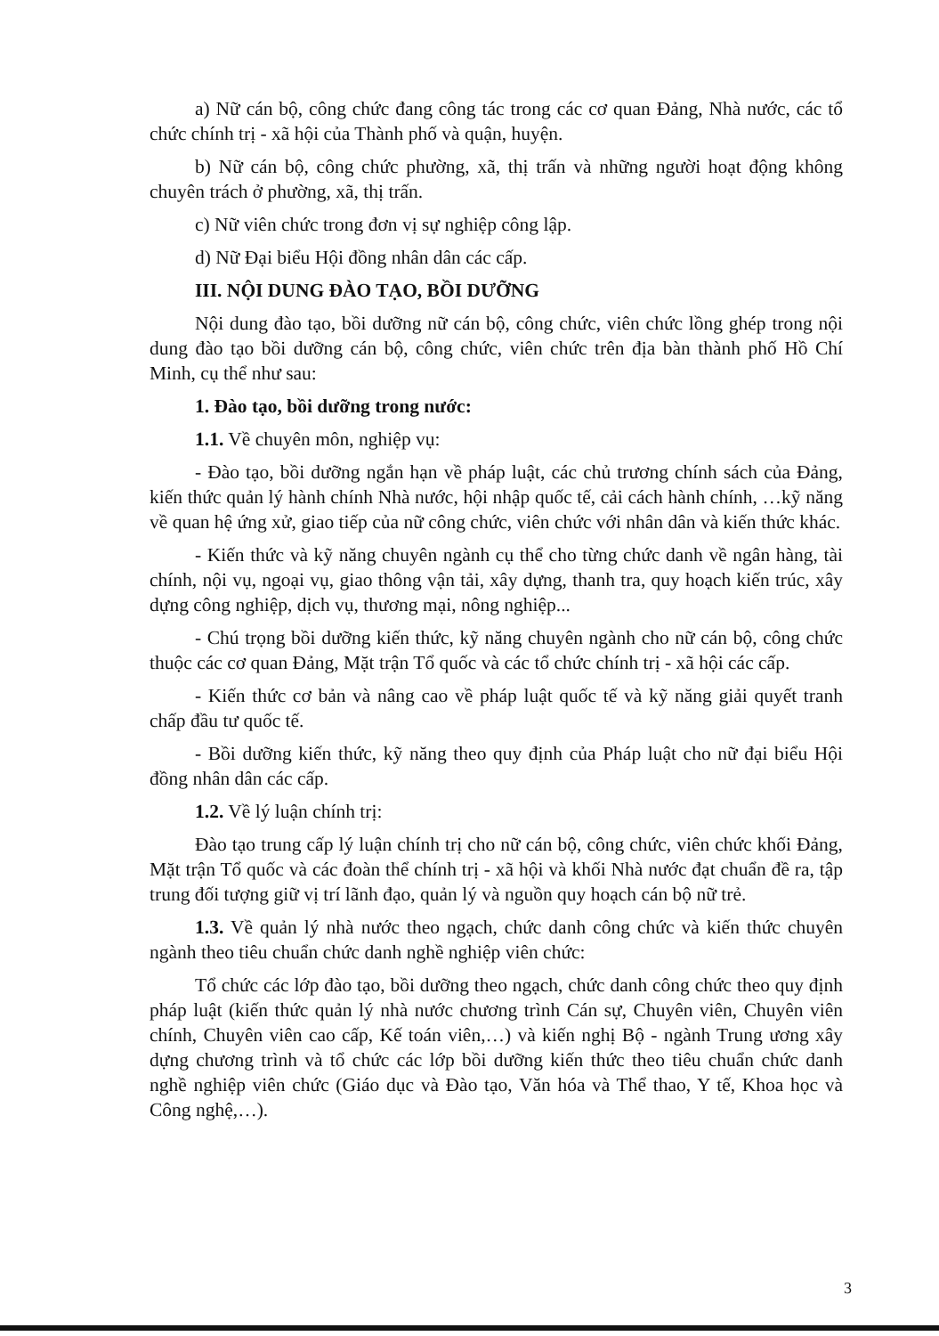a) Nữ cán bộ, công chức đang công tác trong các cơ quan Đảng, Nhà nước, các tổ chức chính trị - xã hội của Thành phố và quận, huyện.
b) Nữ cán bộ, công chức phường, xã, thị trấn và những người hoạt động không chuyên trách ở phường, xã, thị trấn.
c) Nữ viên chức trong đơn vị sự nghiệp công lập.
d) Nữ Đại biểu Hội đồng nhân dân các cấp.
III. NỘI DUNG ĐÀO TẠO, BỒI DƯỠNG
Nội dung đào tạo, bồi dưỡng nữ cán bộ, công chức, viên chức lồng ghép trong nội dung đào tạo bồi dưỡng cán bộ, công chức, viên chức trên địa bàn thành phố Hồ Chí Minh, cụ thể như sau:
1. Đào tạo, bồi dưỡng trong nước:
1.1. Về chuyên môn, nghiệp vụ:
- Đào tạo, bồi dưỡng ngắn hạn về pháp luật, các chủ trương chính sách của Đảng, kiến thức quản lý hành chính Nhà nước, hội nhập quốc tế, cải cách hành chính, …kỹ năng về quan hệ ứng xử, giao tiếp của nữ công chức, viên chức với nhân dân và kiến thức khác.
- Kiến thức và kỹ năng chuyên ngành cụ thể cho từng chức danh về ngân hàng, tài chính, nội vụ, ngoại vụ, giao thông vận tải, xây dựng, thanh tra, quy hoạch kiến trúc, xây dựng công nghiệp, dịch vụ, thương mại, nông nghiệp...
- Chú trọng bồi dưỡng kiến thức, kỹ năng chuyên ngành cho nữ cán bộ, công chức thuộc các cơ quan Đảng, Mặt trận Tổ quốc và các tổ chức chính trị - xã hội các cấp.
- Kiến thức cơ bản và nâng cao về pháp luật quốc tế và kỹ năng giải quyết tranh chấp đầu tư quốc tế.
- Bồi dưỡng kiến thức, kỹ năng theo quy định của Pháp luật cho nữ đại biểu Hội đồng nhân dân các cấp.
1.2. Về lý luận chính trị:
Đào tạo trung cấp lý luận chính trị cho nữ cán bộ, công chức, viên chức khối Đảng, Mặt trận Tổ quốc và các đoàn thể chính trị - xã hội và khối Nhà nước đạt chuẩn đề ra, tập trung đối tượng giữ vị trí lãnh đạo, quản lý và nguồn quy hoạch cán bộ nữ trẻ.
1.3. Về quản lý nhà nước theo ngạch, chức danh công chức và kiến thức chuyên ngành theo tiêu chuẩn chức danh nghề nghiệp viên chức:
Tổ chức các lớp đào tạo, bồi dưỡng theo ngạch, chức danh công chức theo quy định pháp luật (kiến thức quản lý nhà nước chương trình Cán sự, Chuyên viên, Chuyên viên chính, Chuyên viên cao cấp, Kế toán viên,…) và kiến nghị Bộ - ngành Trung ương xây dựng chương trình và tổ chức các lớp bồi dưỡng kiến thức theo tiêu chuẩn chức danh nghề nghiệp viên chức (Giáo dục và Đào tạo, Văn hóa và Thể thao, Y tế, Khoa học và Công nghệ,…).
3